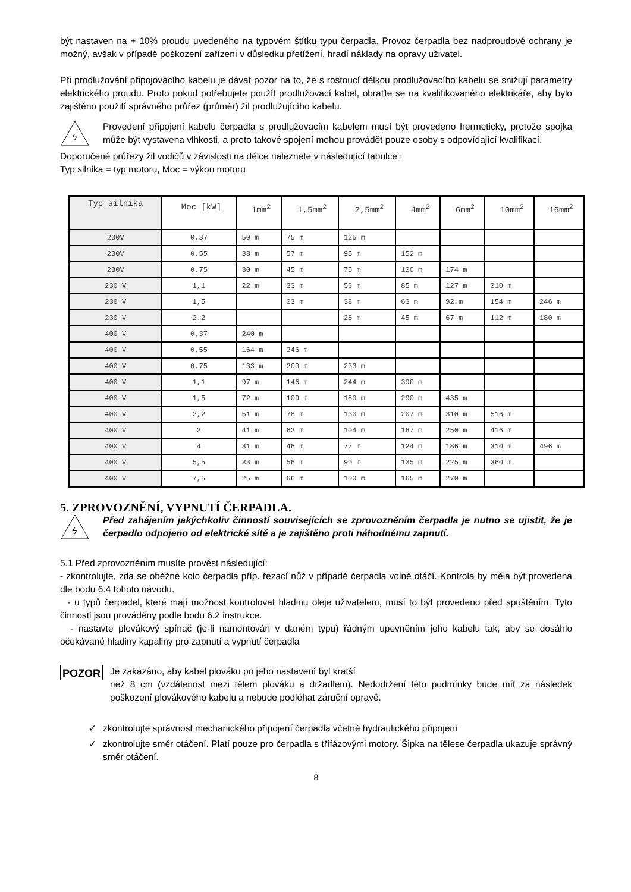být nastaven na + 10% proudu uvedeného na typovém štítku typu čerpadla. Provoz čerpadla bez nadproudové ochrany je možný, avšak v případě poškození zařízení v důsledku přetížení, hradí náklady na opravy uživatel.
Při prodlužování připojovacího kabelu je dávat pozor na to, že s rostoucí délkou prodlužovacího kabelu se snižují parametry elektrického proudu. Proto pokud potřebujete použít prodlužovací kabel, obraťte se na kvalifikovaného elektrikáře, aby bylo zajištěno použití správného průřez (průměr) žil prodlužujícího kabelu.
ϟ
Provedení připojení kabelu čerpadla s prodlužovacím kabelem musí být provedeno hermeticky, protože spojka může být vystavena vlhkosti, a proto takové spojení mohou provádět pouze osoby s odpovídající kvalifikací.
Doporučené průřezy žil vodičů v závislosti na délce naleznete v následující tabulce :
Typ silnika = typ motoru, Moc = výkon motoru
| Typ silnika | Moc [kW] | 1mm<sup>2</sup> | 1,5mm<sup>2</sup> | 2,5mm<sup>2</sup> | 4mm<sup>2</sup> | 6mm<sup>2</sup> | 10mm<sup>2</sup> | 16mm<sup>2</sup> |
| --- | --- | --- | --- | --- | --- | --- | --- | --- |
| 230V | 0,37 | 50 m | 75 m | 125 m | | | | |
| 230V | 0,55 | 38 m | 57 m | 95 m | 152 m | | | |
| 230V | 0,75 | 30 m | 45 m | 75 m | 120 m | 174 m | | |
| 230 V | 1,1 | 22 m | 33 m | 53 m | 85 m | 127 m | 210 m | |
| 230 V | 1,5 | | 23 m | 38 m | 63 m | 92 m | 154 m | 246 m |
| 230 V | 2.2 | | | 28 m | 45 m | 67 m | 112 m | 180 m |
| 400 V | 0,37 | 240 m | | | | | | |
| 400 V | 0,55 | 164 m | 246 m | | | | | |
| 400 V | 0,75 | 133 m | 200 m | 233 m | | | | |
| 400 V | 1,1 | 97 m | 146 m | 244 m | 390 m | | | |
| 400 V | 1,5 | 72 m | 109 m | 180 m | 290 m | 435 m | | |
| 400 V | 2,2 | 51 m | 78 m | 130 m | 207 m | 310 m | 516 m | |
| 400 V | 3 | 41 m | 62 m | 104 m | 167 m | 250 m | 416 m | |
| 400 V | 4 | 31 m | 46 m | 77 m | 124 m | 186 m | 310 m | 496 m |
| 400 V | 5,5 | 33 m | 56 m | 90 m | 135 m | 225 m | 360 m | |
| 400 V | 7,5 | 25 m | 66 m | 100 m | 165 m | 270 m | | |
5. ZPROVOZNĚNÍ, VYPNUTÍ ČERPADLA.
ϟ
Před zahájením jakýchkoliv činností souvisejících se zprovozněním čerpadla je nutno se ujistit, že je čerpadlo odpojeno od elektrické sítě a je zajištěno proti náhodnému zapnutí.
5.1 Před zprovozněním musíte provést následující:
- zkontrolujte, zda se oběžné kolo čerpadla příp. řezací nůž v případě čerpadla volně otáčí. Kontrola by měla být provedena dle bodu 6.4 tohoto návodu.
- u typů čerpadel, které mají možnost kontrolovat hladinu oleje uživatelem, musí to být provedeno před spuštěním. Tyto činnosti jsou prováděny podle bodu 6.2 instrukce.
- nastavte plovákový spínač (je-li namontován v daném typu) řádným upevněním jeho kabelu tak, aby se dosáhlo očekávané hladiny kapaliny pro zapnutí a vypnutí čerpadla
POZOR
Je zakázáno, aby kabel plováku po jeho nastavení byl kratší
než 8 cm (vzdálenost mezi tělem plováku a držadlem). Nedodržení této podmínky bude mít za následek poškození plovákového kabelu a nebude podléhat záruční opravě.
✓ zkontrolujte správnost mechanického připojení čerpadla včetně hydraulického připojení
✓ zkontrolujte směr otáčení. Platí pouze pro čerpadla s třífázovými motory. Šipka na tělese čerpadla ukazuje správný směr otáčení.
8